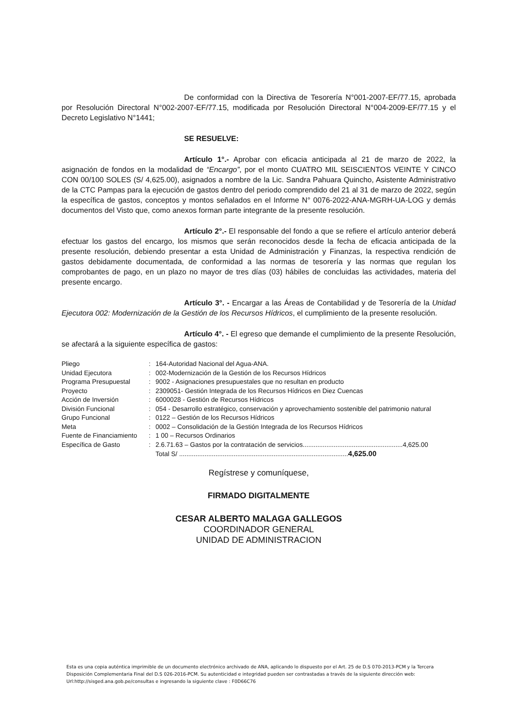De conformidad con la Directiva de Tesorería N°001-2007-EF/77.15, aprobada por Resolución Directoral N°002-2007-EF/77.15, modificada por Resolución Directoral N°004-2009-EF/77.15 y el Decreto Legislativo N°1441;
SE RESUELVE:
Artículo 1°.- Aprobar con eficacia anticipada al 21 de marzo de 2022, la asignación de fondos en la modalidad de “Encargo”, por el monto CUATRO MIL SEISCIENTOS VEINTE Y CINCO CON 00/100 SOLES (S/ 4,625.00), asignados a nombre de la Lic. Sandra Pahuara Quincho, Asistente Administrativo de la CTC Pampas para la ejecución de gastos dentro del periodo comprendido del 21 al 31 de marzo de 2022, según la específica de gastos, conceptos y montos señalados en el Informe N° 0076-2022-ANA-MGRH-UA-LOG y demás documentos del Visto que, como anexos forman parte integrante de la presente resolución.
Artículo 2°.- El responsable del fondo a que se refiere el artículo anterior deberá efectuar los gastos del encargo, los mismos que serán reconocidos desde la fecha de eficacia anticipada de la presente resolución, debiendo presentar a esta Unidad de Administración y Finanzas, la respectiva rendición de gastos debidamente documentada, de conformidad a las normas de tesorería y las normas que regulan los comprobantes de pago, en un plazo no mayor de tres días (03) hábiles de concluidas las actividades, materia del presente encargo.
Artículo 3°. - Encargar a las Áreas de Contabilidad y de Tesorería de la Unidad Ejecutora 002: Modernización de la Gestión de los Recursos Hídricos, el cumplimiento de la presente resolución.
Artículo 4°. - El egreso que demande el cumplimiento de la presente Resolución, se afectará a la siguiente específica de gastos:
| Pliego | : | 164-Autoridad Nacional del Agua-ANA. |
| Unidad Ejecutora | : | 002-Modernización de la Gestión de los Recursos Hídricos |
| Programa Presupuestal | : | 9002 - Asignaciones presupuestales que no resultan en producto |
| Proyecto | : | 2309051- Gestión Integrada de los Recursos Hídricos en Diez Cuencas |
| Acción de Inversión | : | 6000028 - Gestión de Recursos Hídricos |
| División Funcional | : | 054 - Desarrollo estratégico, conservación y aprovechamiento sostenible del patrimonio natural |
| Grupo Funcional | : | 0122 – Gestión de los Recursos Hídricos |
| Meta | : | 0002 – Consolidación de la Gestión Integrada de los Recursos Hídricos |
| Fuente de Financiamiento | : | 1 00 – Recursos Ordinarios |
| Específica de Gasto | : | 2.6.71.63 – Gastos por la contratación de servicios.......................................................4,625.00 |
| | | Total S/ ............................................................................................. 4,625.00 |
Regístrese y comuníquese,
FIRMADO DIGITALMENTE
CESAR ALBERTO MALAGA GALLEGOS
COORDINADOR GENERAL
UNIDAD DE ADMINISTRACION
Esta es una copia auténtica imprimible de un documento electrónico archivado de ANA, aplicando lo dispuesto por el Art. 25 de D.S 070-2013-PCM y la Tercera Disposición Complementaria Final del D.S 026-2016-PCM. Su autenticidad e integridad pueden ser contrastadas a través de la siguiente dirección web: Url:http://sisged.ana.gob.pe/consultas e ingresando la siguiente clave : F0D66C76